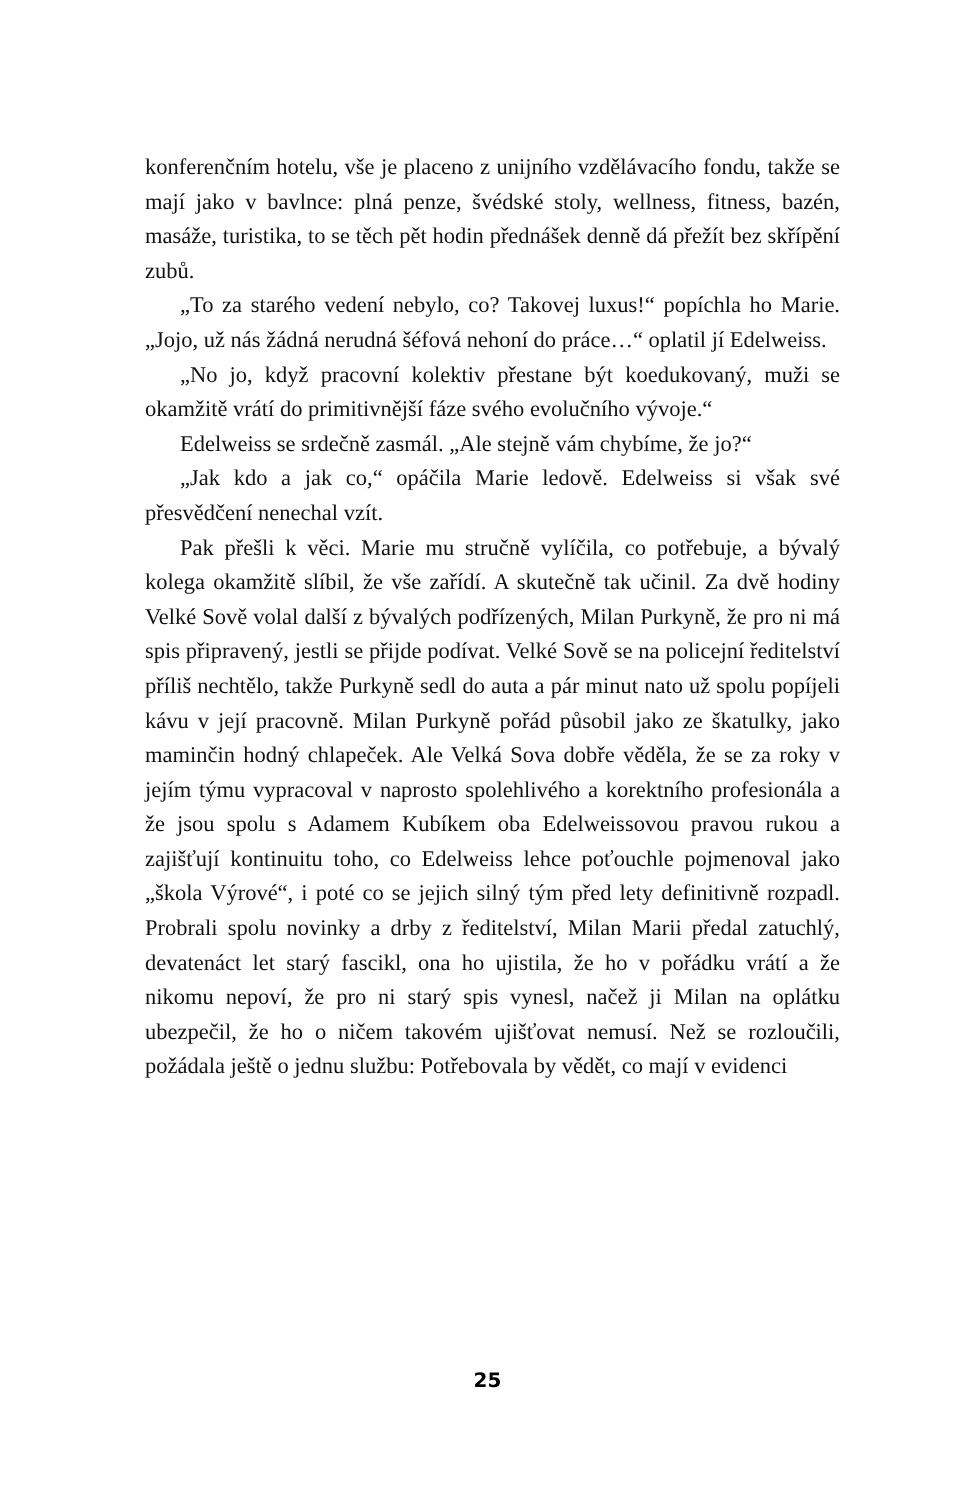konferenčním hotelu, vše je placeno z unijního vzdělávacího fondu, takže se mají jako v bavlnce: plná penze, švédské stoly, wellness, fitness, bazén, masáže, turistika, to se těch pět hodin přednášek denně dá přežít bez skřípění zubů.
„To za starého vedení nebylo, co? Takovej luxus!“ popíchla ho Marie. „Jojo, už nás žádná nerudná šéfová nehoní do práce…“ oplatil jí Edelweiss.
„No jo, když pracovní kolektiv přestane být koedukovaný, muži se okamžitě vrátí do primitivnější fáze svého evolučního vývoje.“
Edelweiss se srdečně zasmál. „Ale stejně vám chybíme, že jo?“
„Jak kdo a jak co,“ opáčila Marie ledově. Edelweiss si však své přesvědčení nenechal vzít.
Pak přešli k věci. Marie mu stručně vylíčila, co potřebuje, a bývalý kolega okamžitě slíbil, že vše zařídí. A skutečně tak učinil. Za dvě hodiny Velké Sově volal další z bývalých podřízených, Milan Purkyně, že pro ni má spis připravený, jestli se přijde podívat. Velké Sově se na policejní ředitelství příliš nechtělo, takže Purkyně sedl do auta a pár minut nato už spolu popíjeli kávu v její pracovně. Milan Purkyně pořád působil jako ze škatulky, jako maminčin hodný chlapeček. Ale Velká Sova dobře věděla, že se za roky v jejím týmu vypracoval v naprosto spolehlivého a korektního profesionála a že jsou spolu s Adamem Kubíkem oba Edelweissovou pravou rukou a zajišťují kontinuitu toho, co Edelweiss lehce poťouchle pojmenoval jako „škola Výrové“, i poté co se jejich silný tým před lety definitivně rozpadl. Probrali spolu novinky a drby z ředitelství, Milan Marii předal zatuchlý, devatenáct let starý fascikl, ona ho ujistila, že ho v pořádku vrátí a že nikomu nepoví, že pro ni starý spis vynesl, načež ji Milan na oplátku ubezpečil, že ho o ničem takovém ujišťovat nemusí. Než se rozloučili, požádala ještě o jednu službu: Potřebovala by vědět, co mají v evidenci
25